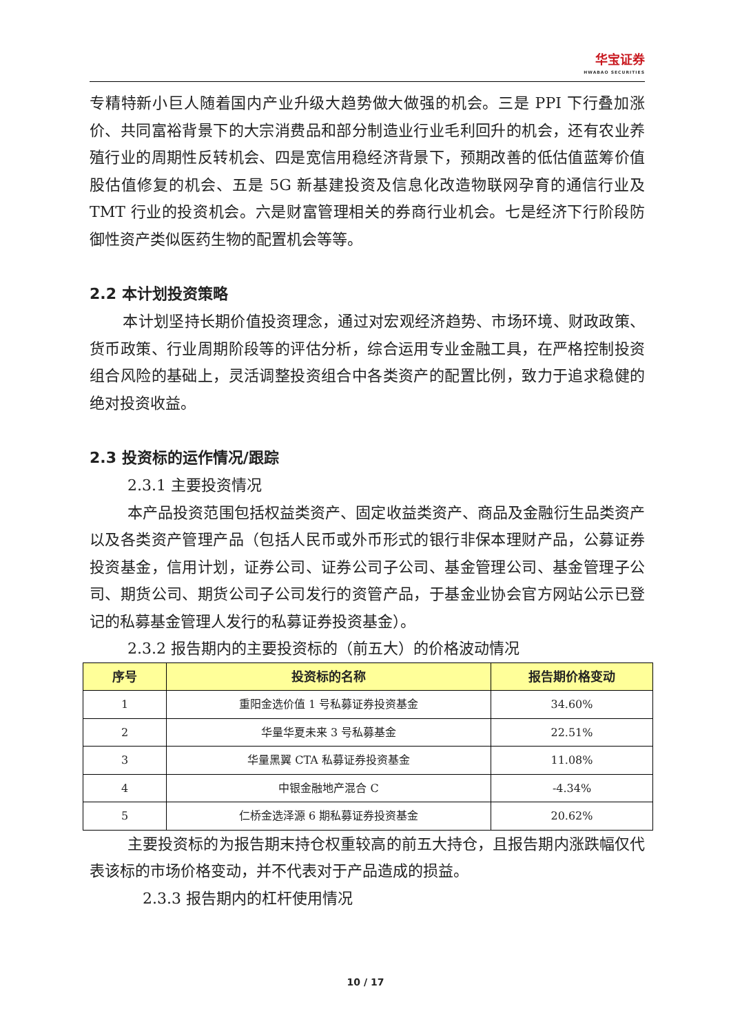华宝证券 HWABAO SECURITIES
专精特新小巨人随着国内产业升级大趋势做大做强的机会。三是 PPI 下行叠加涨价、共同富裕背景下的大宗消费品和部分制造业行业毛利回升的机会，还有农业养殖行业的周期性反转机会、四是宽信用稳经济背景下，预期改善的低估值蓝筹价值股估值修复的机会、五是 5G 新基建投资及信息化改造物联网孕育的通信行业及 TMT 行业的投资机会。六是财富管理相关的券商行业机会。七是经济下行阶段防御性资产类似医药生物的配置机会等等。
2.2 本计划投资策略
本计划坚持长期价值投资理念，通过对宏观经济趋势、市场环境、财政政策、货币政策、行业周期阶段等的评估分析，综合运用专业金融工具，在严格控制投资组合风险的基础上，灵活调整投资组合中各类资产的配置比例，致力于追求稳健的绝对投资收益。
2.3 投资标的运作情况/跟踪
2.3.1 主要投资情况
本产品投资范围包括权益类资产、固定收益类资产、商品及金融衍生品类资产以及各类资产管理产品（包括人民币或外币形式的银行非保本理财产品，公募证券投资基金，信用计划，证券公司、证券公司子公司、基金管理公司、基金管理子公司、期货公司、期货公司子公司发行的资管产品，于基金业协会官方网站公示已登记的私募基金管理人发行的私募证券投资基金）。
2.3.2 报告期内的主要投资标的（前五大）的价格波动情况
| 序号 | 投资标的名称 | 报告期价格变动 |
| --- | --- | --- |
| 1 | 重阳金选价值 1 号私募证券投资基金 | 34.60% |
| 2 | 华量华夏未来 3 号私募基金 | 22.51% |
| 3 | 华量黑翼 CTA 私募证券投资基金 | 11.08% |
| 4 | 中银金融地产混合 C | -4.34% |
| 5 | 仁桥金选泽源 6 期私募证券投资基金 | 20.62% |
主要投资标的为报告期末持仓权重较高的前五大持仓，且报告期内涨跌幅仅代表该标的市场价格变动，并不代表对于产品造成的损益。
2.3.3 报告期内的杠杆使用情况
10 / 17